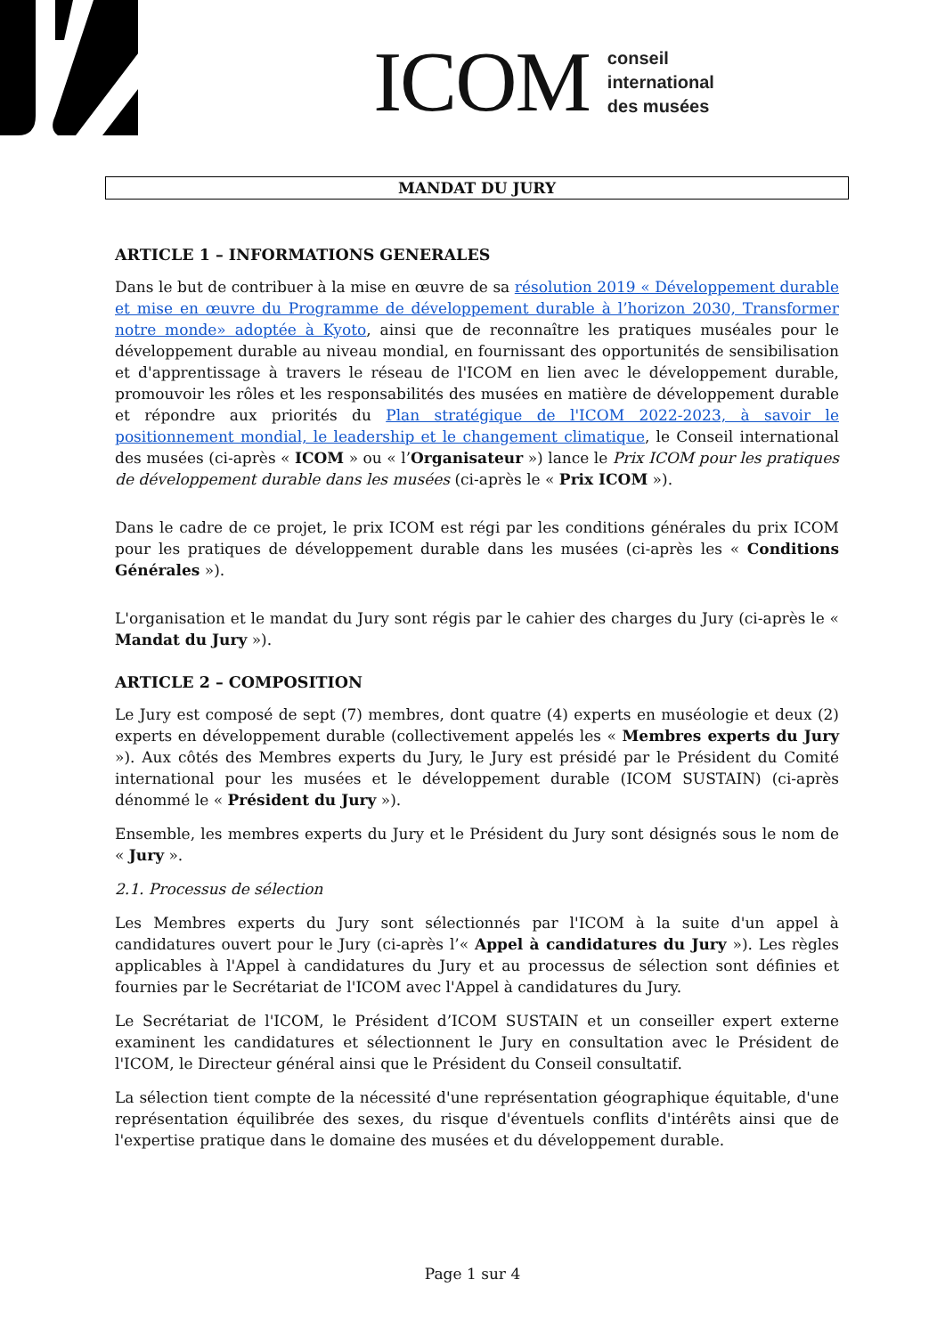ICOM conseil
international
des musées
MANDAT DU JURY
ARTICLE 1 – INFORMATIONS GENERALES
Dans le but de contribuer à la mise en œuvre de sa résolution 2019 « Développement durable et mise en œuvre du Programme de développement durable à l’horizon 2030, Transformer notre monde» adoptée à Kyoto, ainsi que de reconnaître les pratiques muséales pour le développement durable au niveau mondial, en fournissant des opportunités de sensibilisation et d'apprentissage à travers le réseau de l'ICOM en lien avec le développement durable, promouvoir les rôles et les responsabilités des musées en matière de développement durable et répondre aux priorités du Plan stratégique de l'ICOM 2022-2023, à savoir le positionnement mondial, le leadership et le changement climatique, le Conseil international des musées (ci-après « ICOM » ou « l’Organisateur ») lance le Prix ICOM pour les pratiques de développement durable dans les musées (ci-après le « Prix ICOM »).
Dans le cadre de ce projet, le prix ICOM est régi par les conditions générales du prix ICOM pour les pratiques de développement durable dans les musées (ci-après les « Conditions Générales »).
L'organisation et le mandat du Jury sont régis par le cahier des charges du Jury (ci-après le « Mandat du Jury »).
ARTICLE 2 – COMPOSITION
Le Jury est composé de sept (7) membres, dont quatre (4) experts en muséologie et deux (2) experts en développement durable (collectivement appelés les « Membres experts du Jury »). Aux côtés des Membres experts du Jury, le Jury est présidé par le Président du Comité international pour les musées et le développement durable (ICOM SUSTAIN) (ci-après dénommé le « Président du Jury »).
Ensemble, les membres experts du Jury et le Président du Jury sont désignés sous le nom de « Jury ».
2.1. Processus de sélection
Les Membres experts du Jury sont sélectionnés par l'ICOM à la suite d'un appel à candidatures ouvert pour le Jury (ci-après l’« Appel à candidatures du Jury »). Les règles applicables à l'Appel à candidatures du Jury et au processus de sélection sont définies et fournies par le Secrétariat de l'ICOM avec l'Appel à candidatures du Jury.
Le Secrétariat de l'ICOM, le Président d’ICOM SUSTAIN et un conseiller expert externe examinent les candidatures et sélectionnent le Jury en consultation avec le Président de l'ICOM, le Directeur général ainsi que le Président du Conseil consultatif.
La sélection tient compte de la nécessité d'une représentation géographique équitable, d'une représentation équilibrée des sexes, du risque d'éventuels conflits d'intérêts ainsi que de l'expertise pratique dans le domaine des musées et du développement durable.
Page 1 sur 4